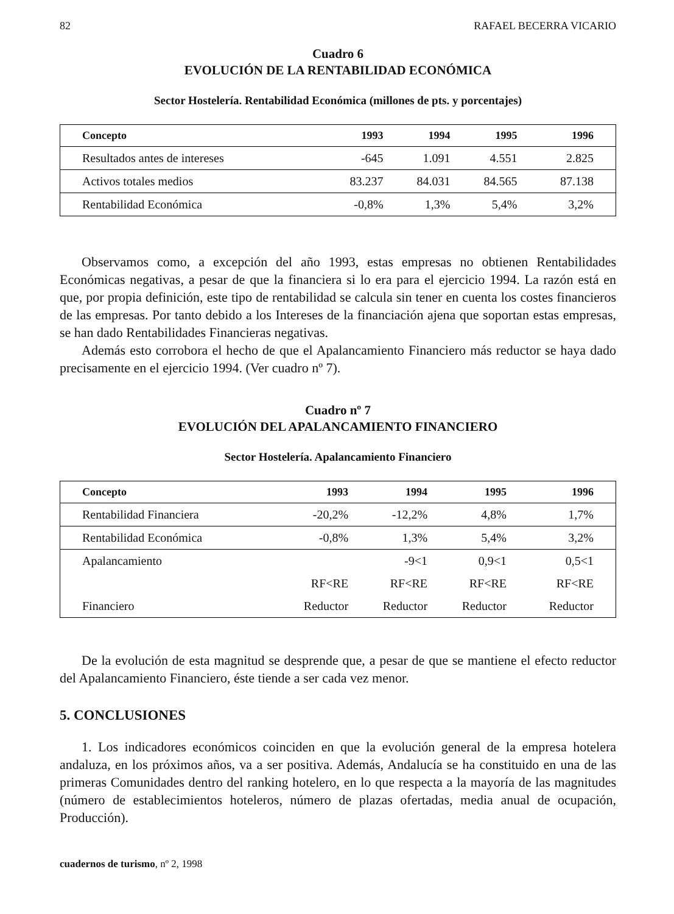82 RAFAEL BECERRA VICARIO
Cuadro 6
EVOLUCIÓN DE LA RENTABILIDAD ECONÓMICA
Sector Hostelería. Rentabilidad Económica (millones de pts. y porcentajes)
| Concepto | 1993 | 1994 | 1995 | 1996 |
| --- | --- | --- | --- | --- |
| Resultados antes de intereses | -645 | 1.091 | 4.551 | 2.825 |
| Activos totales medios | 83.237 | 84.031 | 84.565 | 87.138 |
| Rentabilidad Económica | -0,8% | 1,3% | 5,4% | 3,2% |
Observamos como, a excepción del año 1993, estas empresas no obtienen Rentabilidades Económicas negativas, a pesar de que la financiera si lo era para el ejercicio 1994. La razón está en que, por propia definición, este tipo de rentabilidad se calcula sin tener en cuenta los costes financieros de las empresas. Por tanto debido a los Intereses de la financiación ajena que soportan estas empresas, se han dado Rentabilidades Financieras negativas.
Además esto corrobora el hecho de que el Apalancamiento Financiero más reductor se haya dado precisamente en el ejercicio 1994. (Ver cuadro nº 7).
Cuadro nº 7
EVOLUCIÓN DEL APALANCAMIENTO FINANCIERO
Sector Hostelería. Apalancamiento Financiero
| Concepto | 1993 | 1994 | 1995 | 1996 |
| --- | --- | --- | --- | --- |
| Rentabilidad Financiera | -20,2% | -12,2% | 4,8% | 1,7% |
| Rentabilidad Económica | -0,8% | 1,3% | 5,4% | 3,2% |
| Apalancamiento | | -9<1 | 0,9<1 | 0,5<1 |
| | RF<RE | RF<RE | RF<RE | RF<RE |
| Financiero | Reductor | Reductor | Reductor | Reductor |
De la evolución de esta magnitud se desprende que, a pesar de que se mantiene el efecto reductor del Apalancamiento Financiero, éste tiende a ser cada vez menor.
5. CONCLUSIONES
1. Los indicadores económicos coinciden en que la evolución general de la empresa hotelera andaluza, en los próximos años, va a ser positiva. Además, Andalucía se ha constituido en una de las primeras Comunidades dentro del ranking hotelero, en lo que respecta a la mayoría de las magnitudes (número de establecimientos hoteleros, número de plazas ofertadas, media anual de ocupación, Producción).
cuadernos de turismo, nº 2, 1998